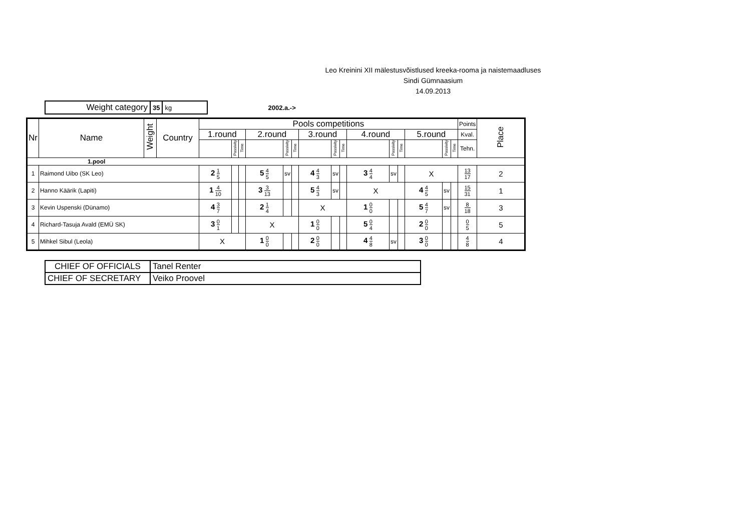Leo Kreinini XII mälestusvõistlused kreeka-rooma ja naistemaadluses
Sindi Gümnaasium
14.09.2013
| Weight category | 35 | kg |
2002.a.->
| Nr | Name | Weight | Country | Pools competitions | | | | | | | | | | | | | | | Points | Place |
| --- | --- | --- | --- | --- | --- | --- | --- | --- | --- | --- | --- | --- | --- | --- | --- | --- | --- | --- | --- | --- |
| | | | | 1.round | | | 2.round | | | 3.round | | | 4.round | | | 5.round | | | Kval. | |
| | | | | | Passivity | Time | | Passivity | Time | | Passivity | Time | | Passivity | Time | | Passivity | Time | Tehn. | |
| 1.pool | | | | | | | | | | | | | | | | | | | | |
| 1 | Raimond Uibo (SK Leo) | | | 2 1 5 | | | 5 4 5 | sv | | 4 4 3 | sv | | 3 4 4 | sv | | X | | | 13 17 | 2 |
| 2 | Hanno Käärik (Lapiti) | | | 1 4 10 | | | 3 3 13 | | | 5 4 3 | sv | | X | | | 4 4 5 | sv | | 15 31 | 1 |
| 3 | Kevin Uspenski (Dünamo) | | | 4 3 7 | | | 2 1 4 | | | X | | | 1 0 0 | | | 5 4 7 | sv | | 8 18 | 3 |
| 4 | Richard-Tasuja Avald (EMÜ SK) | | | 3 0 1 | | | X | | | 1 0 0 | | | 5 0 4 | | | 2 0 0 | | | 0 5 | 5 |
| 5 | Mihkel Sibul (Leola) | | | X | | | 1 0 0 | | | 2 0 0 | | | 4 4 8 | sv | | 3 0 0 | | | 4 8 | 4 |
| CHIEF OF OFFICIALS | Tanel Renter |
| CHIEF OF SECRETARY | Veiko Proovel |